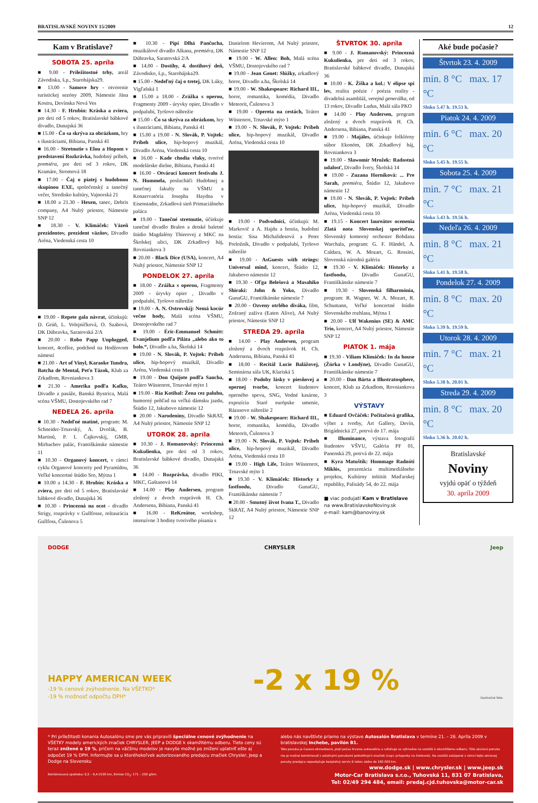BRATISLAVSKÉ NOVINY 15/2009 12
Kam v Bratislave?
SOBOTA 25. apríla
■ 9.00 - Príležitostné trhy, areál Závodiska, š.p., Starohájska29.
■ 13.00 - Samove hry - otvorenie turistickej sezóny 2009, Námestie Jána Kostru, Devínska Nová Ves
■ 14.30 - F. Hrubín: Kráska a zviera, pre deti od 5 rokov, Bratislavské bábkové divadlo, Dunajská 36
■ 15.00 - Čo sa skrýva za obrázkom, hry s ilustráciami, Bibiana, Panská 41
■ 16.00 - Stretnutie s Elou a Hopom v predstavení Rozkrávka, hudobný príbeh, premiéra, pre deti od 3 rokov, DK Kramáre, Stromová 18
■ 17.00 - Čaj o piatej s hudobnou skupinou EXE, spoločenský a tanečný večer, Stredisko kultúry, Vajnorská 21
■ 18.00 a 21.30 - Hexen, tanec, Debris company, A4 Nultý priestor, Námestie SNP 12
■ 18.30 - V. Klimáček: Väzeň prezidentov, prezident väzňov, Divadlo Aréna, Viedenská cesta 10
■ 19.00 - Repete gala návrat, účinkujú: D. Grúň, L. Volejníčková, O. Szabová, DK Dúbravka, Saratovská 2/A
■ 20.00 - Robo Papp Unplugged, koncert, 4coffee, podchod na Hodžovom námestí
■ 21.00 - Art of Vinyl, Karaoke Tundra, Batcha de Mental, Peťo Tázok, Klub za Zrkadlom, Rovniankova 3
■ 21.30 - Amerika podľa Kafku, Divadlo z pasáže, Banská Bystrica, Malá scéna VŠMU, Dostojevského rad 7
NEDEĽA 26. apríla
■ 10.30 - Nedeľné matiné, program: M. Schneider-Trnavský, A. Dvořák, B. Martinů, P. I. Čajkovskij, GMB, Mirbachov palác, Františkánske námestie 11
■ 10.30 - Organový koncert, v rámci cyklu Organové koncerty pod Pyramídou, Veľké koncertné štúdio Sro, Mýtna 1
■ 10.00 a 14.30 - F. Hrubín: Kráska a zviera, pre deti od 5 rokov, Bratislavské bábkové divadlo, Dunajská 36
■ 10.30 - Princezná na ocot - divadlo Strigy, rozprávky v Gullfosse, reštaurácia Gullfoss, Čulenova 5
■ 10.30 - Pipi Dlhá Pančucha, muzikálové divadlo Alkana, premiéra, DK Dúbravka, Saratovská 2/A
■ 14.00 - Dostihy, 4. dostihový deň, Závodisko, š.p., Starohájska29.
■ 15.00 - Nedeľný čaj o tretej, DK Lúky, Vigľašská 1
■ 15.00 a 18.00 - Zrážka s operou, Fragmenty 2009 - úryvky opier, Divadlo v podpalubí, Tyršovo nábrežie
■ 15.00 - Čo sa skrýva za obrázkom, hry s ilustráciami, Bibiana, Panská 41
■ 15.00 a 19.00 - N. Slovák, P. Vojtek: Príbeh ulice, hip-hopový muzikál, Divadlo Aréna, Viedenská cesta 10
■ 16.00 - Kade chodia vlaky, tvorivé modelárske dielne, Bibiana, Panská 41
■ 16.00 - Otvárací koncert festivalu J. N. Hummela, poslucháči Hudobnej a tanečnej fakulty na VŠMU a Konzervatória Josepha Haydna v Eisenstadte, Zrkadlová sieň Primaciálneho paláca
■ 19.00 - Tanečné stretnutie, účinkuje tanečné divadlo Bralen a detské baletné štúdio Magdalény Thierovej z MKC na Školskej ulici, DK Zrkadlový háj, Rovniankova 3
■ 20.00 - Black Dice (USA), koncert, A4 Nultý priestor, Námestie SNP 12
PONDELOK 27. apríla
■ 18.00 - Zrážka s operou, Fragmenty 2009 - úryvky opier , Divadlo v podpalubí, Tyršovo nábrežie
■ 19.00 - A. N. Ostrovskij: Nemá kocúr večne hody, Malá scéna VŠMU, Dostojevského rad 7
■ 19.00 - Éric-Emmanuel Schmitt: Evanjelium podľa Piláta „alebo ako to bolo.“, Divadlo a.ha, Školská 14
■ 19.00 - N. Slovák, P. Vojtek: Príbeh ulice, hip-hopový muzikál, Divadlo Aréna, Viedenská cesta 10
■ 19.00 - Don Quijote podľa Sancha, Teátro Wüstenrot, Trnavské mýto 1
■ 19.00 - Ria Kotibal: Žena cez palubu, humorný pohľad na veľkú dámsku jazdu, Štúdio 12, Jakubovo námestie 12
■ 20.00 - Narodeniny, Divadlo SkRAT, A4 Nultý priestor, Námestie SNP 12
UTOROK 28. apríla
■ 10.30 - J. Romanovský: Princezná Kukulienka, pre deti od 3 rokov, Bratislavské bábkové divadlo, Dunajská 36
■ 14.00 - Rozprávka, divadlo PIKI, MKC, Gaštanová 14
■ 14.00 - Play Andersen, program zložený z dvoch rozprávok H. Ch. Andersena, Bibiana, Panská 41
■ 16.00 - ReKreátor, workshop, intenzívne 3 hodiny tvorivého písania s
Danielom Hevierom, A4 Nultý priestor, Námestie SNP 12
■ 19.00 - W. Allen: Boh, Malá scéna VŠMU, Dostojevského rad 7
■ 19.00 - Jean Genet: Slúžky, zrkadlový horor, Divadlo a.ha, Školská 14
■ 19.00 - W. Shakespeare: Richard III., horor, romantika, komédia, Divadlo Meteorit, Čulenova 3
■ 19.00 - Opereta na cestách, Teátro Wüstenrot, Trnavské mýto 1
■ 19.00 - N. Slovák, P. Vojtek: Príbeh ulice, hip-hopový muzikál, Divadlo Aréna, Viedenská cesta 10
■ 19.00 - Podvodníci, účinkujú: M. Markovič a A. Hajdu a hostia, hudobní hostia: Sisa Michalidesová a Peter Preložník, Divadlo v podpalubí, Tyršovo nábrežie
■ 19.00 - AsGuests with strings: Universal mind, koncert, Štúdio 12, Jakubovo námestie 12
■ 19.30 - Oľga Belešová a Masahiko Shiraki: John & Yoko, Divadlo GunaGU, Františkánske námestie 7
■ 20.00 - Ozveny otrlého diváka, film, Zožraný zaživa (Eaten Alive), A4 Nultý priestor, Námestie SNP 12
STREDA 29. apríla
■ 14.00 - Play Andersen, program zložený z dvoch rozprávok H. Ch. Andersena, Bibiana, Panská 41
■ 18.00 - Recitál Lucie Balážovej, Seminárna sála UK, Klariská 5
■ 18.00 - Podoby lásky v piesňovej a opernej tvorbe, koncert študentov operného spevu, SNG, Vodné kasárne, expozícia Staré európske umenie, Rázusovo nábrežie 2
■ 19.00 - W. Shakespeare: Richard III., horor, romantika, komédia, Divadlo Meteorit, Čulenova 3
■ 19.00 - N. Slovák, P. Vojtek: Príbeh ulice, hip-hopový muzikál, Divadlo Aréna, Viedenská cesta 10
■ 19.00 - High Life, Teátro Wüstenrot, Trnavské mýto 1
■ 19.30 - V. Klimáček: Historky z fastfoodu, Divadlo GunaGU, Františkánske námestie 7
■ 20.00 - Smutný život Ivana T., Divadlo SkRAT, A4 Nultý priestor, Námestie SNP 12
ŠTVRTOK 30. apríla
■ 9.00 - J. Romanovský: Princezná Kukulienka, pre deti od 3 rokov, Bratislavské bábkové divadlo, Dunajská 36
■ 10.00 - K. Žiška a kol.: V elipse spi lev, realita poézie / poézia reality - divadelná asambláž, verejná generálka, od 13 rokov, Divadlo Ludus, Malá sála PKO
■ 14.00 - Play Andersen, program zložený z dvoch rozprávok H. Ch. Andersena, Bibiana, Panská 41
■ 19.00 - Majáles, účinkuje folklórny súbor Ekonóm, DK Zrkadlový háj, Rovniankova 3
■ 19.00 - Slawomír Mrožek: Radostná udalosť, Divadlo Ívery, Školská 14
■ 19.00 - Zuzana Horníková: ... Pre Sarah, premiéra, Štúdio 12, Jakubovo námestie 12
■ 19.00 - N. Slovák, P. Vojtek: Príbeh ulice, hip-hopový muzikál, Divadlo Aréna, Viedenská cesta 10
■ 19.15 - Koncert laureátov ocenenia Zlatá nota Slovenskej sporiteľne, Slovenský komorný orchester Bohdana Warchala, program: G. F. Händel, A. Caldara, W. A. Mozart, G. Rossini, Slovenská národná galéria
■ 19.30 - V. Klimáček: Historky z fastfoodu, Divadlo GunaGU, Františkánske námestie 7
■ 19.30 - Slovenská filharmónia, program: R. Wagner, W. A. Mozart, R. Schumann, Veľké koncertné štúdio Slovenského rozhlasu, Mýtna 1
■ 20.00 - Ulf Wakenius (SE) & AMC Trio, koncert, A4 Nultý priestor, Námestie SNP 12
PIATOK 1. mája
■ 19.30 - Viliam Klimáček: In da house (Žúrka v Londýne), Divadlo GunaGU, Františkánske námestie 7
■ 20.00 - Dan Bárta a Illustratosphere, koncert, Klub za Zrkadlom, Rovniankova 3
VÝSTAVY
■ Eduard Ovčáček: Počítačová grafika, výber z tvorby, Art Gallery, Devín, Brigádnická 27, potrvá do 17. mája
■ Illuminance, výstava fotografií študentov VŠVU, Galéria PF 01, Panenská 29, potrvá do 22. mája
■ Kyra Matuštík: Hommage Radnóti Miklós, prezentácia multimediálneho projektu, Kultúrny inštitút Maďarskej republiky, Palisády 54, do 22. mája
■ viac podujatí Kam v Bratislave
na www.BratislavskeNoviny.sk
e-mail: kam@banoviny.sk
Aké bude počasie?
Štvrtok 23. 4. 2009
min. 8 °C max. 17 °C
Slnko 5.47 h. 19.53 h.
Piatok 24. 4. 2009
min. 6 °C max. 20 °C
Slnko 5.45 h. 19.55 h.
Sobota 25. 4. 2009
min. 7 °C max. 21 °C
Slnko 5.43 h. 19.56 h.
Nedeľa 26. 4. 2009
min. 8 °C max. 21 °C
Slnko 5.41 h. 19.58 h.
Pondelok 27. 4. 2009
min. 8 °C max. 20 °C
Slnko 5.39 h. 19.59 h.
Utorok 28. 4. 2009
min. 7 °C max. 21 °C
Slnko 5.38 h. 20.01 h.
Streda 29. 4. 2009
min. 8 °C max. 20 °C
Slnko 5.36 h. 20.02 h.
Bratislavské
Noviny
vyjdú opäť o týždeň
30. apríla 2009
DODGE CHRYSLER Jeep
HAPPY AMERICAN WEEK
-19 % cenové zvýhodnenie. Na VŠETKO*
-19 % možnosť odpočtu DPH*
-2 x 19 % Ilustračné foto.
* Pri príležitosti konania Autosalónu sme pre vás pripravili špeciálne cenové zvýhodnenie na VŠETKY modely amerických značiek CHRYSLER, JEEP a DODGE k okamžitému odberu. Tieto ceny sú teraz znížené o 19 %, pričom na väčšinu modelov je navyše možné po znížení uplatniť ešte aj odpočet 19 % DPH. Informujte sa u ktoréhokoľvek autorizovaného predajcu značiek Chrysler, Jeep a Dodge na Slovensku
Kombinovaná spotreba: 6,5 – 9,4 l/100 km, Emisie CO<sub>2</sub>: 171 – 250 g/km.
alebo nás navštívte priamo na výstave Autosalón Bratislava v termíne 21. – 26. Apríla 2009 v bratislavskej Inchebe, pavilón B1.
Táto ponuka je časovo obmedzená, platí počas trvania autosalónu a vzťahuje sa výhradne na vozidlá k okamžitému odberu. Túto akciovú ponuku nie je možné kombinovať s ostatnými ponukami jednotlivých značiek (napr. príspevky na šrotovné). Na vozidlá zakúpené v rámci tejto akciovej ponuky predajca neposkytuje bezplatný servis 6 rokov alebo do 160 000 km.
www.dodge.sk | www.chrysler.sk | www.jeep.sk
Motor-Car Bratislava s.r.o., Tuhovská 11, 831 07 Bratislava,
Tel: 02/49 294 484, email: predaj.cjd.tuhovska@motor-car.sk